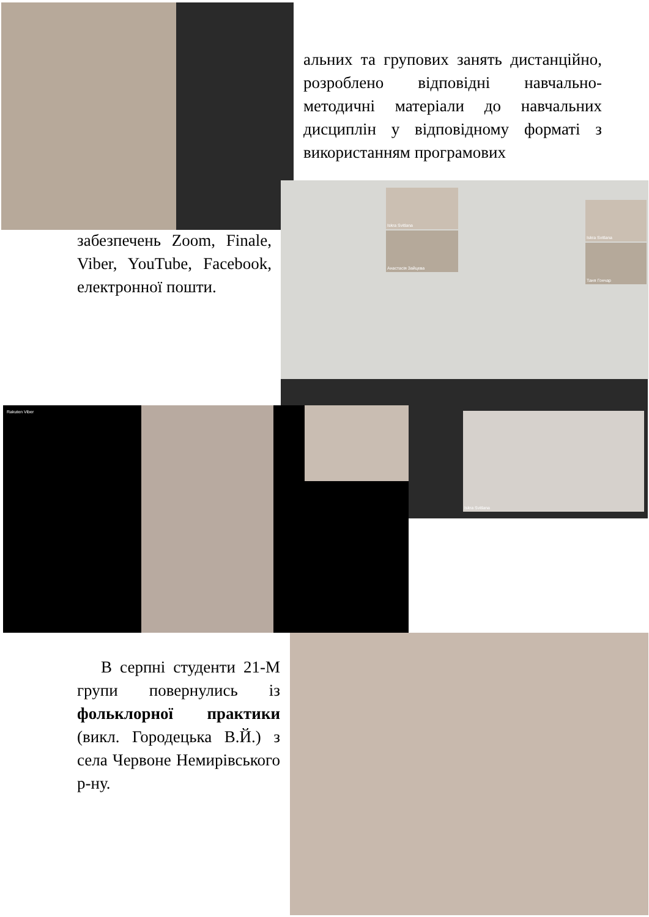альних та групових занять дистанційно, розроблено відповідні навчально-методичні матеріали до навчальних дисциплін у відповідному форматі з використанням програмових
Iskra Svitlana
Анастасія Зайцева
Iskra Svitlana
Таня Гончар
забезпечень Zoom, Finale, Viber, YouTube, Facebook, електронної пошти.
Iskra Svitlana
Rakuten Viber
В серпні студенти 21-М групи повернулись із фольклорної практики (викл. Городецька В.Й.) з села Червоне Немирівського р-ну.